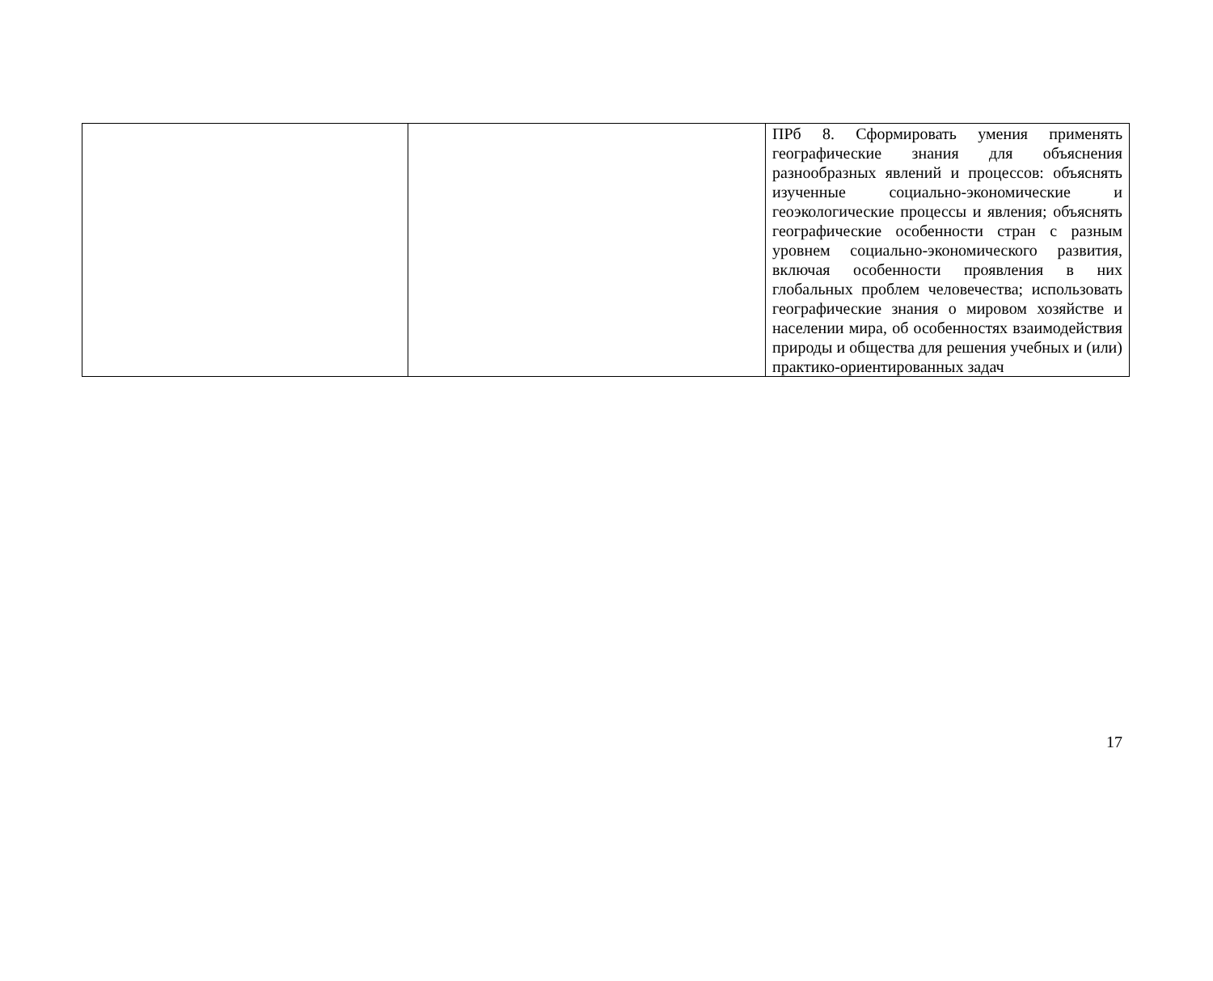| | | ПРб 8. Сформировать умения применять географические знания для объяснения разнообразных явлений и процессов: объяснять изученные социально-экономические и геоэкологические процессы и явления; объяснять географические особенности стран с разным уровнем социально-экономического развития, включая особенности проявления в них глобальных проблем человечества; использовать географические знания о мировом хозяйстве и населении мира, об особенностях взаимодействия природы и общества для решения учебных и (или) практико-ориентированных задач |
17